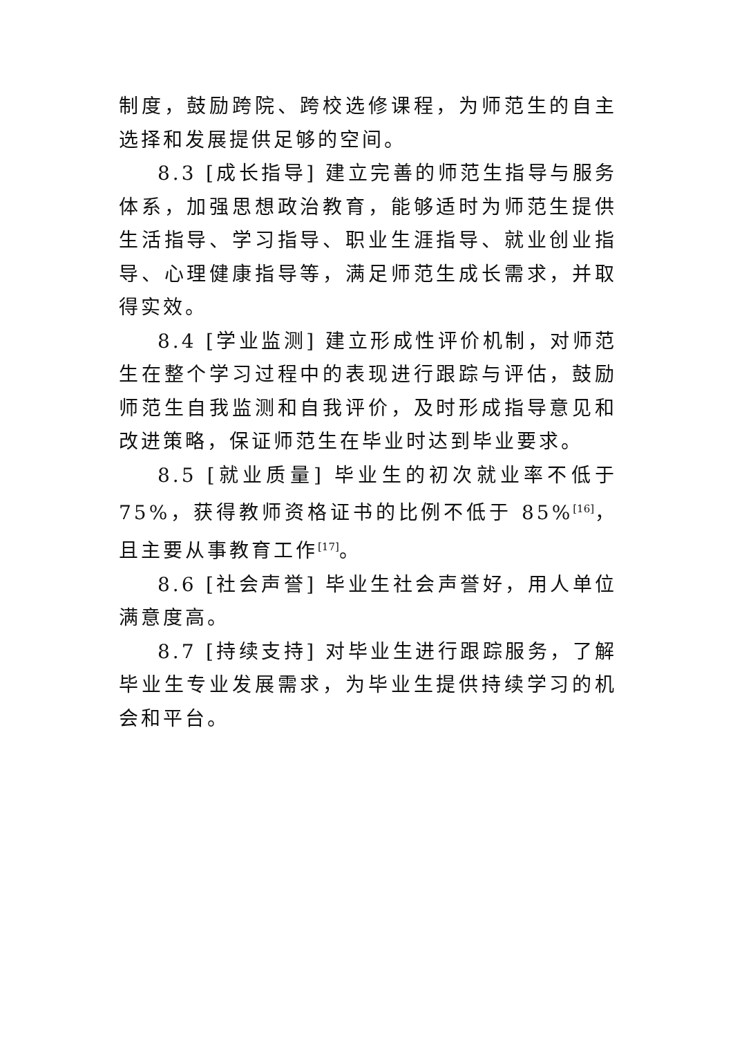制度，鼓励跨院、跨校选修课程，为师范生的自主选择和发展提供足够的空间。
8.3 [成长指导] 建立完善的师范生指导与服务体系，加强思想政治教育，能够适时为师范生提供生活指导、学习指导、职业生涯指导、就业创业指导、心理健康指导等，满足师范生成长需求，并取得实效。
8.4 [学业监测] 建立形成性评价机制，对师范生在整个学习过程中的表现进行跟踪与评估，鼓励师范生自我监测和自我评价，及时形成指导意见和改进策略，保证师范生在毕业时达到毕业要求。
8.5 [就业质量] 毕业生的初次就业率不低于 75%，获得教师资格证书的比例不低于 85%<sup>[16]</sup>，且主要从事教育工作<sup>[17]</sup>。
8.6 [社会声誉] 毕业生社会声誉好，用人单位满意度高。
8.7 [持续支持] 对毕业生进行跟踪服务，了解毕业生专业发展需求，为毕业生提供持续学习的机会和平台。